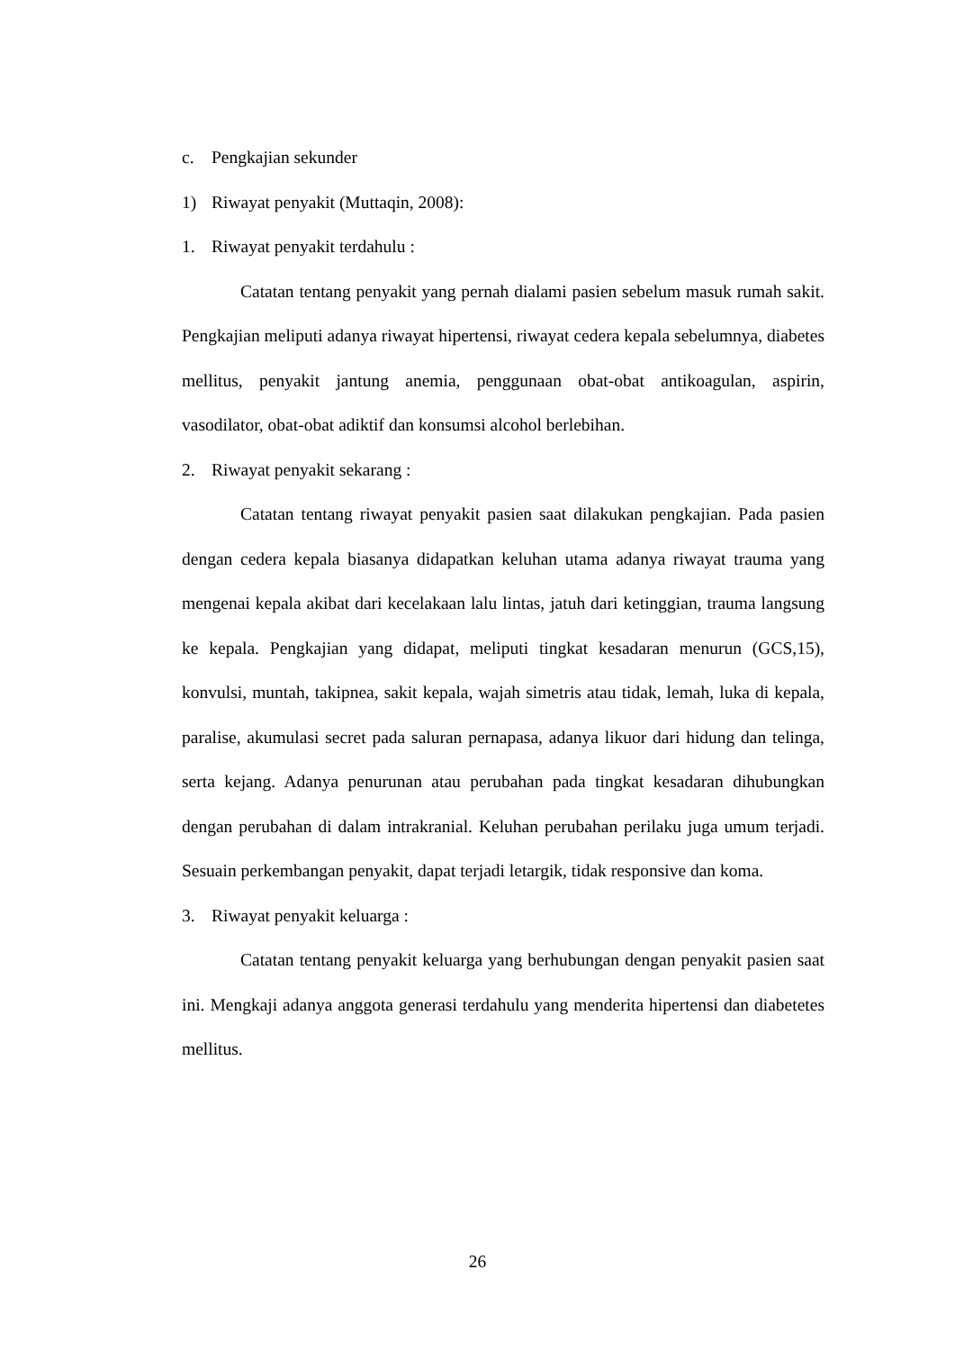c. Pengkajian sekunder
1) Riwayat penyakit (Muttaqin, 2008):
1. Riwayat penyakit terdahulu :
Catatan tentang penyakit yang pernah dialami pasien sebelum masuk rumah sakit. Pengkajian meliputi adanya riwayat hipertensi, riwayat cedera kepala sebelumnya, diabetes mellitus, penyakit jantung anemia, penggunaan obat-obat antikoagulan, aspirin, vasodilator, obat-obat adiktif dan konsumsi alcohol berlebihan.
2. Riwayat penyakit sekarang :
Catatan tentang riwayat penyakit pasien saat dilakukan pengkajian. Pada pasien dengan cedera kepala biasanya didapatkan keluhan utama adanya riwayat trauma yang mengenai kepala akibat dari kecelakaan lalu lintas, jatuh dari ketinggian, trauma langsung ke kepala. Pengkajian yang didapat, meliputi tingkat kesadaran menurun (GCS,15), konvulsi, muntah, takipnea, sakit kepala, wajah simetris atau tidak, lemah, luka di kepala, paralise, akumulasi secret pada saluran pernapasa, adanya likuor dari hidung dan telinga, serta kejang. Adanya penurunan atau perubahan pada tingkat kesadaran dihubungkan dengan perubahan di dalam intrakranial. Keluhan perubahan perilaku juga umum terjadi. Sesuain perkembangan penyakit, dapat terjadi letargik, tidak responsive dan koma.
3. Riwayat penyakit keluarga :
Catatan tentang penyakit keluarga yang berhubungan dengan penyakit pasien saat ini. Mengkaji adanya anggota generasi terdahulu yang menderita hipertensi dan diabetetes mellitus.
26